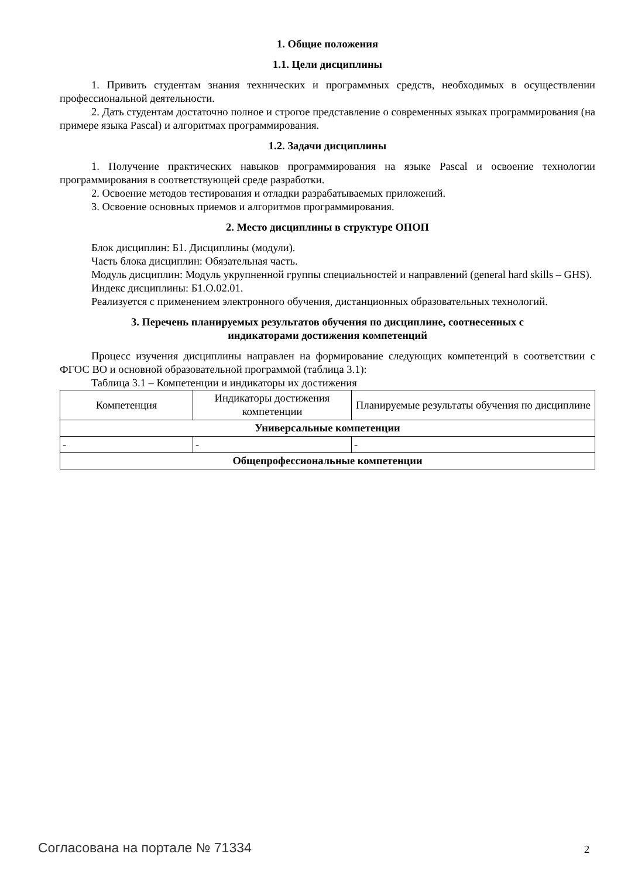1. Общие положения
1.1. Цели дисциплины
1. Привить студентам знания технических и программных средств, необходимых в осуществлении профессиональной деятельности.
2. Дать студентам достаточно полное и строгое представление о современных языках программирования (на примере языка Pascal) и алгоритмах программирования.
1.2. Задачи дисциплины
1. Получение практических навыков программирования на языке Pascal и освоение технологии программирования в соответствующей среде разработки.
2. Освоение методов тестирования и отладки разрабатываемых приложений.
3. Освоение основных приемов и алгоритмов программирования.
2. Место дисциплины в структуре ОПОП
Блок дисциплин: Б1. Дисциплины (модули).
Часть блока дисциплин: Обязательная часть.
Модуль дисциплин: Модуль укрупненной группы специальностей и направлений (general hard skills – GHS).
Индекс дисциплины: Б1.О.02.01.
Реализуется с применением электронного обучения, дистанционных образовательных технологий.
3. Перечень планируемых результатов обучения по дисциплине, соотнесенных с
индикаторами достижения компетенций
Процесс изучения дисциплины направлен на формирование следующих компетенций в соответствии с ФГОС ВО и основной образовательной программой (таблица 3.1):
Таблица 3.1 – Компетенции и индикаторы их достижения
| Компетенция | Индикаторы достижения компетенции | Планируемые результаты обучения по дисциплине |
| --- | --- | --- |
| Универсальные компетенции | | |
| - | - | - |
| Общепрофессиональные компетенции | | |
Согласована на портале № 71334 2